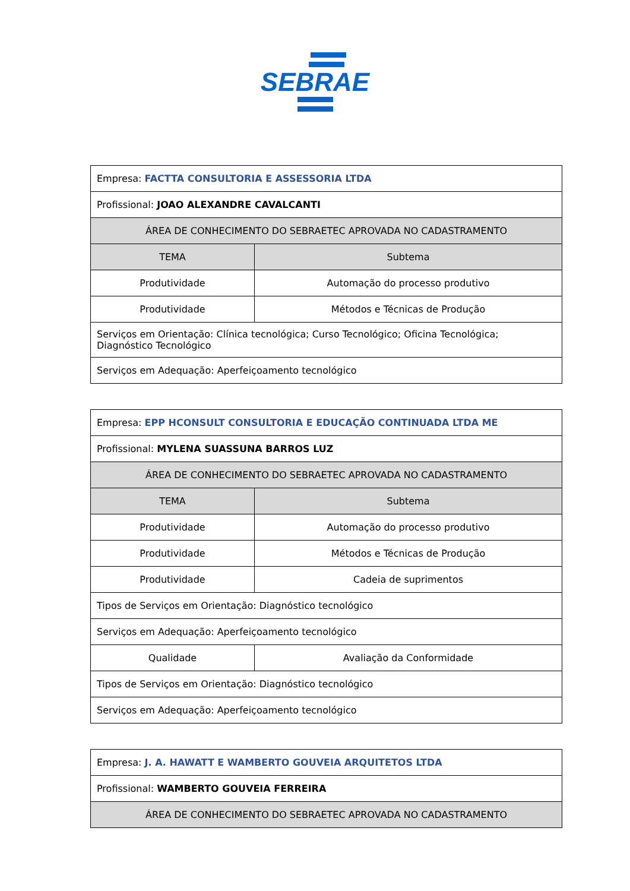SEBRAE
| Empresa: FACTTA CONSULTORIA E ASSESSORIA LTDA | |
| Profissional: JOAO ALEXANDRE CAVALCANTI | |
| ÁREA DE CONHECIMENTO DO SEBRAETEC APROVADA NO CADASTRAMENTO | |
| TEMA | Subtema |
| Produtividade | Automação do processo produtivo |
| Produtividade | Métodos e Técnicas de Produção |
| Serviços em Orientação: Clínica tecnológica; Curso Tecnológico; Oficina Tecnológica; Diagnóstico Tecnológico | |
| Serviços em Adequação: Aperfeiçoamento tecnológico | |
| Empresa: EPP HCONSULT CONSULTORIA E EDUCAÇÃO CONTINUADA LTDA ME | |
| Profissional: MYLENA SUASSUNA BARROS LUZ | |
| ÁREA DE CONHECIMENTO DO SEBRAETEC APROVADA NO CADASTRAMENTO | |
| TEMA | Subtema |
| Produtividade | Automação do processo produtivo |
| Produtividade | Métodos e Técnicas de Produção |
| Produtividade | Cadeia de suprimentos |
| Tipos de Serviços em Orientação: Diagnóstico tecnológico | |
| Serviços em Adequação: Aperfeiçoamento tecnológico | |
| Qualidade | Avaliação da Conformidade |
| Tipos de Serviços em Orientação: Diagnóstico tecnológico | |
| Serviços em Adequação: Aperfeiçoamento tecnológico | |
| Empresa: J. A. HAWATT E WAMBERTO GOUVEIA ARQUITETOS LTDA |
| Profissional: WAMBERTO GOUVEIA FERREIRA |
| ÁREA DE CONHECIMENTO DO SEBRAETEC APROVADA NO CADASTRAMENTO |